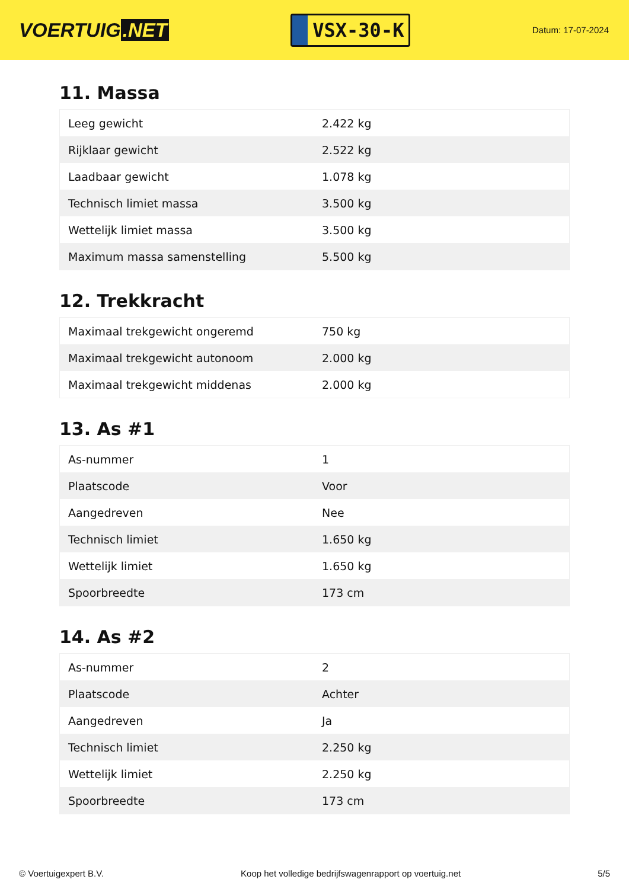VOERTUIG.NET
VSX-30-K
Datum: 17-07-2024
11. Massa
| Leeg gewicht | 2.422 kg |
| Rijklaar gewicht | 2.522 kg |
| Laadbaar gewicht | 1.078 kg |
| Technisch limiet massa | 3.500 kg |
| Wettelijk limiet massa | 3.500 kg |
| Maximum massa samenstelling | 5.500 kg |
12. Trekkracht
| Maximaal trekgewicht ongeremd | 750 kg |
| Maximaal trekgewicht autonoom | 2.000 kg |
| Maximaal trekgewicht middenas | 2.000 kg |
13. As #1
| As-nummer | 1 |
| Plaatscode | Voor |
| Aangedreven | Nee |
| Technisch limiet | 1.650 kg |
| Wettelijk limiet | 1.650 kg |
| Spoorbreedte | 173 cm |
14. As #2
| As-nummer | 2 |
| Plaatscode | Achter |
| Aangedreven | Ja |
| Technisch limiet | 2.250 kg |
| Wettelijk limiet | 2.250 kg |
| Spoorbreedte | 173 cm |
© Voertuigexpert B.V. Koop het volledige bedrijfswagenrapport op voertuig.net 5/5